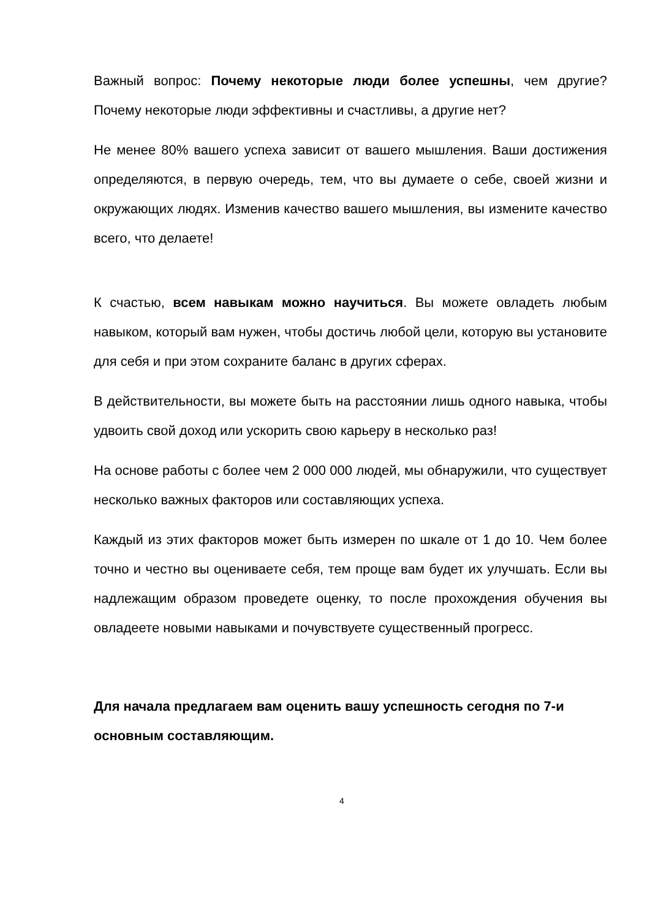Важный вопрос: Почему некоторые люди более успешны, чем другие? Почему некоторые люди эффективны и счастливы, а другие нет?
Не менее 80% вашего успеха зависит от вашего мышления. Ваши достижения определяются, в первую очередь, тем, что вы думаете о себе, своей жизни и окружающих людях. Изменив качество вашего мышления, вы измените качество всего, что делаете!
К счастью, всем навыкам можно научиться. Вы можете овладеть любым навыком, который вам нужен, чтобы достичь любой цели, которую вы установите для себя и при этом сохраните баланс в других сферах.
В действительности, вы можете быть на расстоянии лишь одного навыка, чтобы удвоить свой доход или ускорить свою карьеру в несколько раз!
На основе работы с более чем 2 000 000 людей, мы обнаружили, что существует несколько важных факторов или составляющих успеха.
Каждый из этих факторов может быть измерен по шкале от 1 до 10. Чем более точно и честно вы оцениваете себя, тем проще вам будет их улучшать. Если вы надлежащим образом проведете оценку, то после прохождения обучения вы овладеете новыми навыками и почувствуете существенный прогресс.
Для начала предлагаем вам оценить вашу успешность сегодня по 7-и основным составляющим.
4